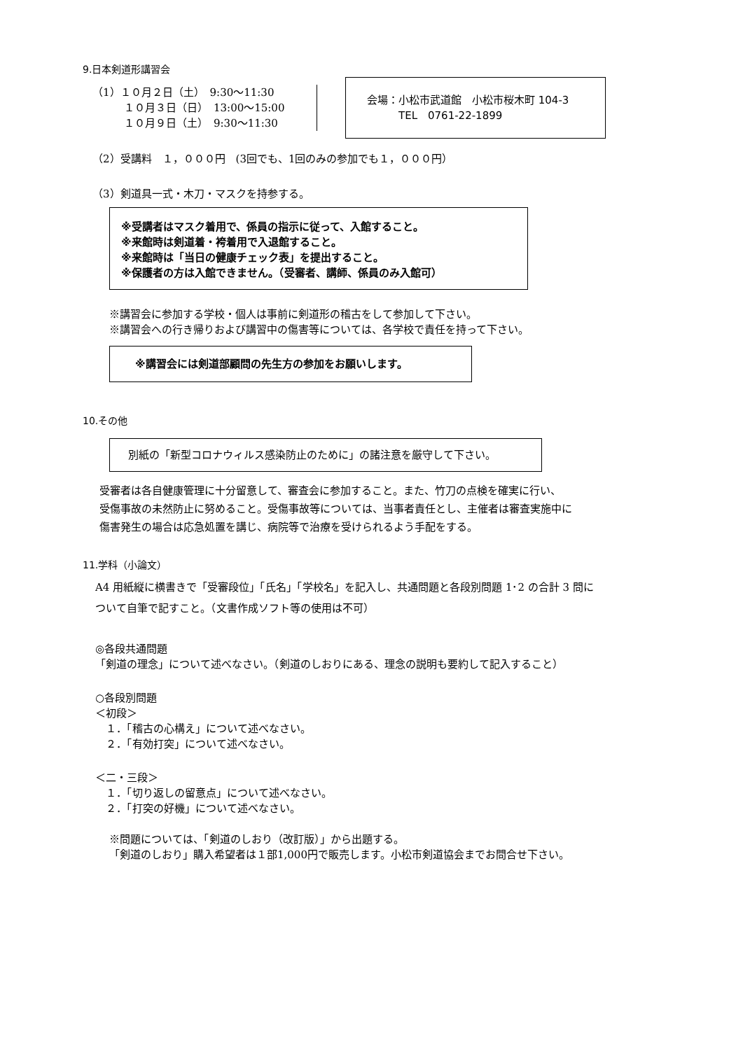9.日本剣道形講習会
（1）１０月２日（土）　9:30～11:30
　　　１０月３日（日）　13:00～15:00
　　　１０月９日（土）　9:30～11:30
会場：小松市武道館　小松市桜木町 104-3
　　　TEL　0761-22-1899
（2）受講料　１，０００円　(3回でも、1回のみの参加でも１，０００円）
（3）剣道具一式・木刀・マスクを持参する。
※受講者はマスク着用で、係員の指示に従って、入館すること。
※来館時は剣道着・袴着用で入退館すること。
※来館時は「当日の健康チェック表」を提出すること。
※保護者の方は入館できません。（受審者、講師、係員のみ入館可）
※講習会に参加する学校・個人は事前に剣道形の稽古をして参加して下さい。
※講習会への行き帰りおよび講習中の傷害等については、各学校で責任を持って下さい。
※講習会には剣道部顧問の先生方の参加をお願いします。
10.その他
別紙の「新型コロナウィルス感染防止のために」の諸注意を厳守して下さい。
受審者は各自健康管理に十分留意して、審査会に参加すること。また、竹刀の点検を確実に行い、
受傷事故の未然防止に努めること。受傷事故等については、当事者責任とし、主催者は審査実施中に
傷害発生の場合は応急処置を講じ、病院等で治療を受けられるよう手配をする。
11.学科（小論文）
A4 用紙縦に横書きで「受審段位」「氏名」「学校名」を記入し、共通問題と各段別問題 1･2 の合計 3 問に
ついて自筆で記すこと。（文書作成ソフト等の使用は不可）
◎各段共通問題
「剣道の理念」について述べなさい。（剣道のしおりにある、理念の説明も要約して記入すること）
○各段別問題
＜初段＞
　１．「稽古の心構え」について述べなさい。
　２．「有効打突」について述べなさい。
＜二・三段＞
　１．「切り返しの留意点」について述べなさい。
　２．「打突の好機」について述べなさい。
※問題については、「剣道のしおり（改訂版）」から出題する。
「剣道のしおり」購入希望者は１部1,000円で販売します。小松市剣道協会までお問合せ下さい。